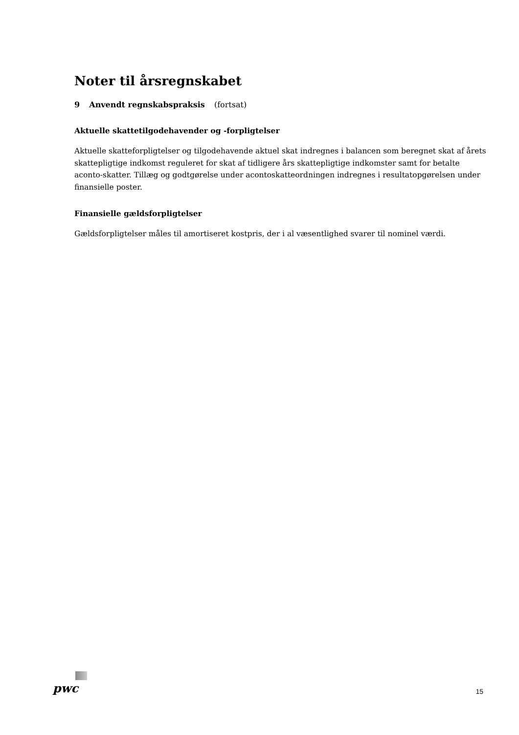Noter til årsregnskabet
9 Anvendt regnskabspraksis (fortsat)
Aktuelle skattetilgodehavender og -forpligtelser
Aktuelle skatteforpligtelser og tilgodehavende aktuel skat indregnes i balancen som beregnet skat af årets skattepligtige indkomst reguleret for skat af tidligere års skattepligtige indkomster samt for betalte aconto-skatter. Tillæg og godtgørelse under acontoskatteordningen indregnes i resultatopgørelsen under finansielle poster.
Finansielle gældsforpligtelser
Gældsforpligtelser måles til amortiseret kostpris, der i al væsentlighed svarer til nominel værdi.
pwc
15